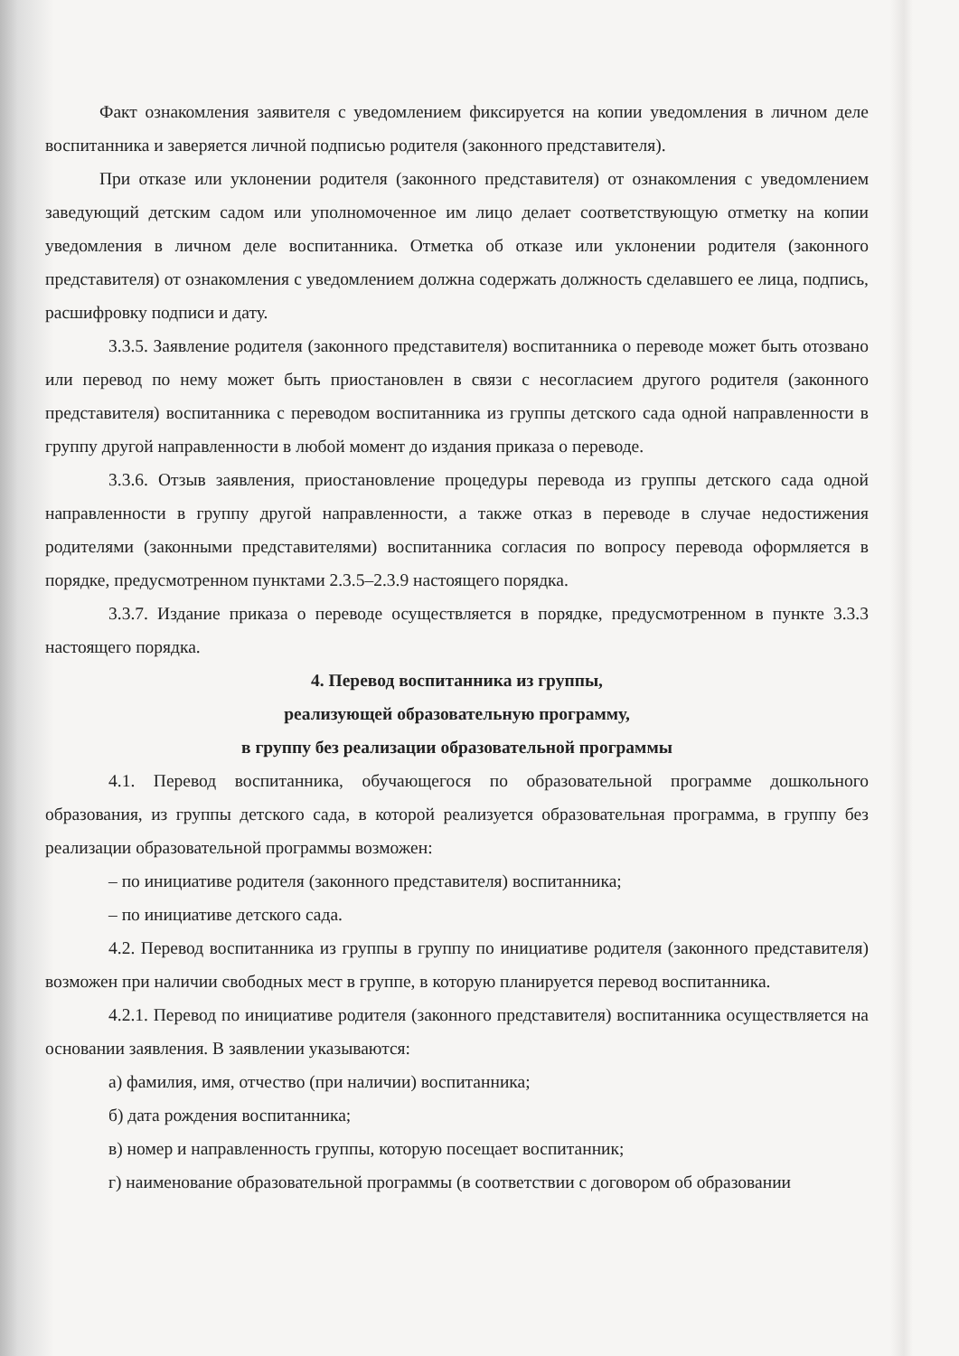Факт ознакомления заявителя с уведомлением фиксируется на копии уведомления в личном деле воспитанника и заверяется личной подписью родителя (законного представителя).
При отказе или уклонении родителя (законного представителя) от ознакомления с уведомлением заведующий детским садом или уполномоченное им лицо делает соответствующую отметку на копии уведомления в личном деле воспитанника. Отметка об отказе или уклонении родителя (законного представителя) от ознакомления с уведомлением должна содержать должность сделавшего ее лица, подпись, расшифровку подписи и дату.
3.3.5. Заявление родителя (законного представителя) воспитанника о переводе может быть отозвано или перевод по нему может быть приостановлен в связи с несогласием другого родителя (законного представителя) воспитанника с переводом воспитанника из группы детского сада одной направленности в группу другой направленности в любой момент до издания приказа о переводе.
3.3.6. Отзыв заявления, приостановление процедуры перевода из группы детского сада одной направленности в группу другой направленности, а также отказ в переводе в случае недостижения родителями (законными представителями) воспитанника согласия по вопросу перевода оформляется в порядке, предусмотренном пунктами 2.3.5–2.3.9 настоящего порядка.
3.3.7. Издание приказа о переводе осуществляется в порядке, предусмотренном в пункте 3.3.3 настоящего порядка.
4. Перевод воспитанника из группы,
реализующей образовательную программу,
в группу без реализации образовательной программы
4.1. Перевод воспитанника, обучающегося по образовательной программе дошкольного образования, из группы детского сада, в которой реализуется образовательная программа, в группу без реализации образовательной программы возможен:
– по инициативе родителя (законного представителя) воспитанника;
– по инициативе детского сада.
4.2. Перевод воспитанника из группы в группу по инициативе родителя (законного представителя) возможен при наличии свободных мест в группе, в которую планируется перевод воспитанника.
4.2.1. Перевод по инициативе родителя (законного представителя) воспитанника осуществляется на основании заявления. В заявлении указываются:
а) фамилия, имя, отчество (при наличии) воспитанника;
б) дата рождения воспитанника;
в) номер и направленность группы, которую посещает воспитанник;
г) наименование образовательной программы (в соответствии с договором об образовании